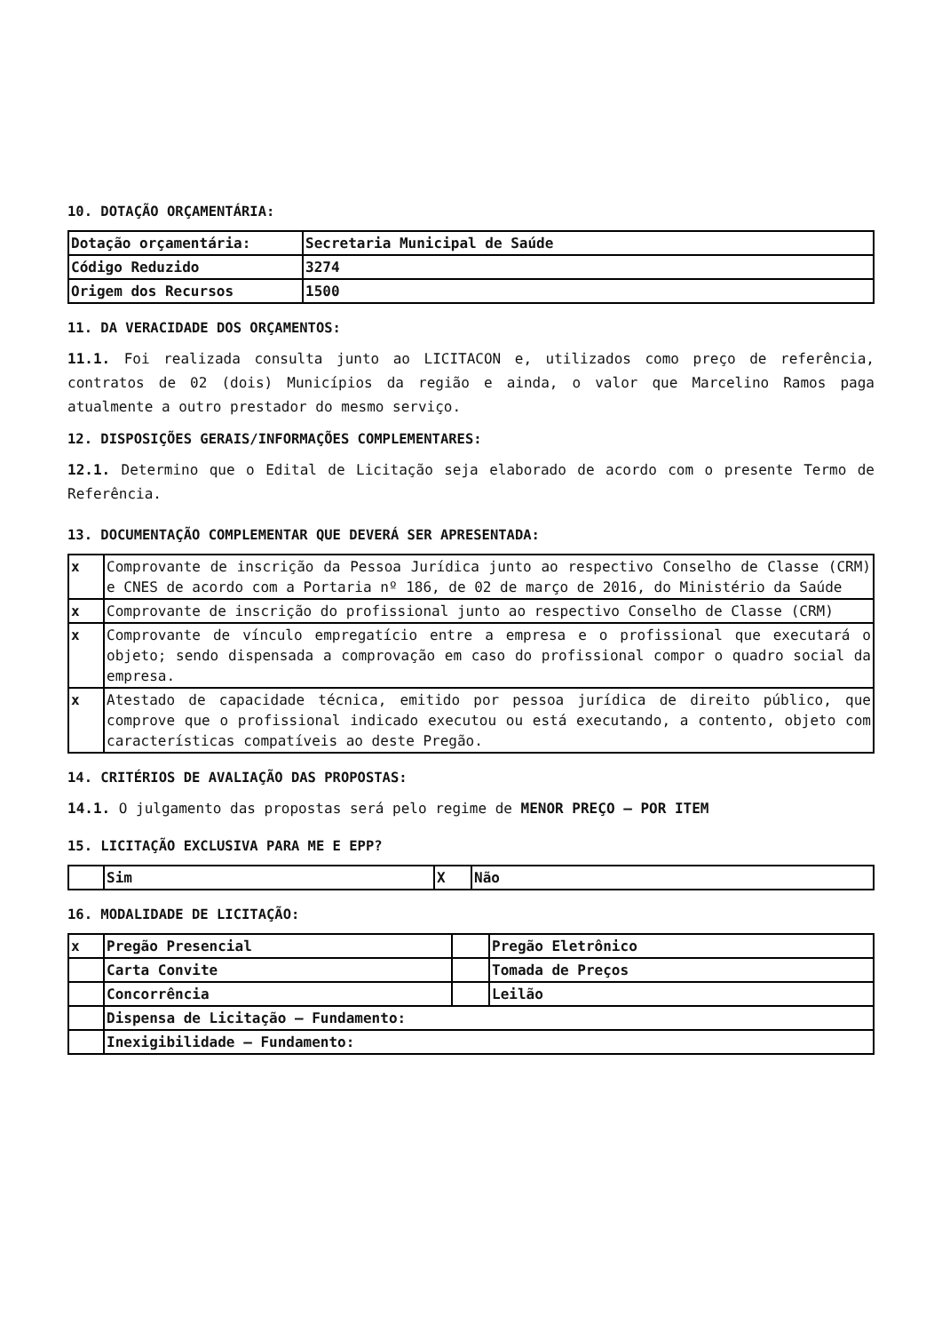10. DOTAÇÃO ORÇAMENTÁRIA:
| Dotação orçamentária: | Secretaria Municipal de Saúde |
| Código Reduzido | 3274 |
| Origem dos Recursos | 1500 |
11. DA VERACIDADE DOS ORÇAMENTOS:
11.1. Foi realizada consulta junto ao LICITACON e, utilizados como preço de referência, contratos de 02 (dois) Municípios da região e ainda, o valor que Marcelino Ramos paga atualmente a outro prestador do mesmo serviço.
12. DISPOSIÇÕES GERAIS/INFORMAÇÕES COMPLEMENTARES:
12.1. Determino que o Edital de Licitação seja elaborado de acordo com o presente Termo de Referência.
13. DOCUMENTAÇÃO COMPLEMENTAR QUE DEVERÁ SER APRESENTADA:
| x | Comprovante de inscrição da Pessoa Jurídica junto ao respectivo Conselho de Classe (CRM) e CNES de acordo com a Portaria nº 186, de 02 de março de 2016, do Ministério da Saúde |
| x | Comprovante de inscrição do profissional junto ao respectivo Conselho de Classe (CRM) |
| x | Comprovante de vínculo empregatício entre a empresa e o profissional que executará o objeto; sendo dispensada a comprovação em caso do profissional compor o quadro social da empresa. |
| x | Atestado de capacidade técnica, emitido por pessoa jurídica de direito público, que comprove que o profissional indicado executou ou está executando, a contento, objeto com características compatíveis ao deste Pregão. |
14. CRITÉRIOS DE AVALIAÇÃO DAS PROPOSTAS:
14.1. O julgamento das propostas será pelo regime de MENOR PREÇO – POR ITEM
15. LICITAÇÃO EXCLUSIVA PARA ME E EPP?
| | Sim | X | Não |
16. MODALIDADE DE LICITAÇÃO:
| x | Pregão Presencial | | Pregão Eletrônico |
| | Carta Convite | | Tomada de Preços |
| | Concorrência | | Leilão |
| | Dispensa de Licitação – Fundamento: | | |
| | Inexigibilidade – Fundamento: | | |